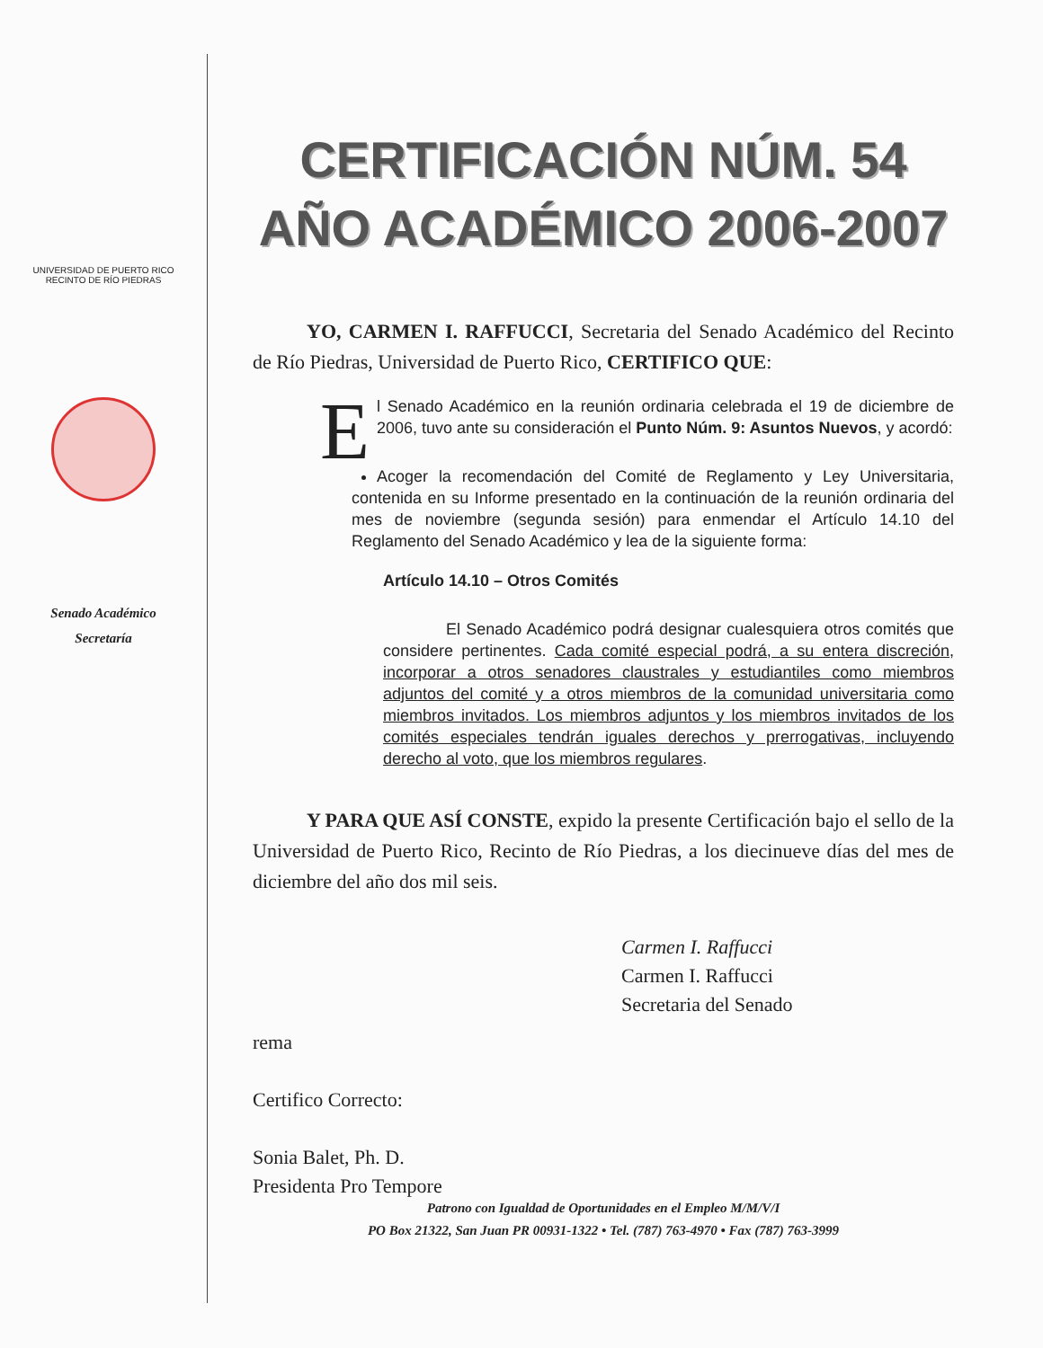UNIVERSIDAD DE PUERTO RICO
RECINTO DE RÍO PIEDRAS
Senado Académico
Secretaría
CERTIFICACIÓN NÚM. 54
AÑO ACADÉMICO 2006-2007
YO, CARMEN I. RAFFUCCI, Secretaria del Senado Académico del Recinto de Río Piedras, Universidad de Puerto Rico, CERTIFICO QUE:
El Senado Académico en la reunión ordinaria celebrada el 19 de diciembre de 2006, tuvo ante su consideración el Punto Núm. 9: Asuntos Nuevos, y acordó:
Acoger la recomendación del Comité de Reglamento y Ley Universitaria, contenida en su Informe presentado en la continuación de la reunión ordinaria del mes de noviembre (segunda sesión) para enmendar el Artículo 14.10 del Reglamento del Senado Académico y lea de la siguiente forma:
Artículo 14.10 – Otros Comités
El Senado Académico podrá designar cualesquiera otros comités que considere pertinentes. Cada comité especial podrá, a su entera discreción, incorporar a otros senadores claustrales y estudiantiles como miembros adjuntos del comité y a otros miembros de la comunidad universitaria como miembros invitados. Los miembros adjuntos y los miembros invitados de los comités especiales tendrán iguales derechos y prerrogativas, incluyendo derecho al voto, que los miembros regulares.
Y PARA QUE ASÍ CONSTE, expido la presente Certificación bajo el sello de la Universidad de Puerto Rico, Recinto de Río Piedras, a los diecinueve días del mes de diciembre del año dos mil seis.
Carmen I. Raffucci
Carmen I. Raffucci
Secretaria del Senado
rema
Certifico Correcto:
Sonia Balet, Ph. D.
Presidenta Pro Tempore
Patrono con Igualdad de Oportunidades en el Empleo M/M/V/I
PO Box 21322, San Juan PR 00931-1322 • Tel. (787) 763-4970 • Fax (787) 763-3999